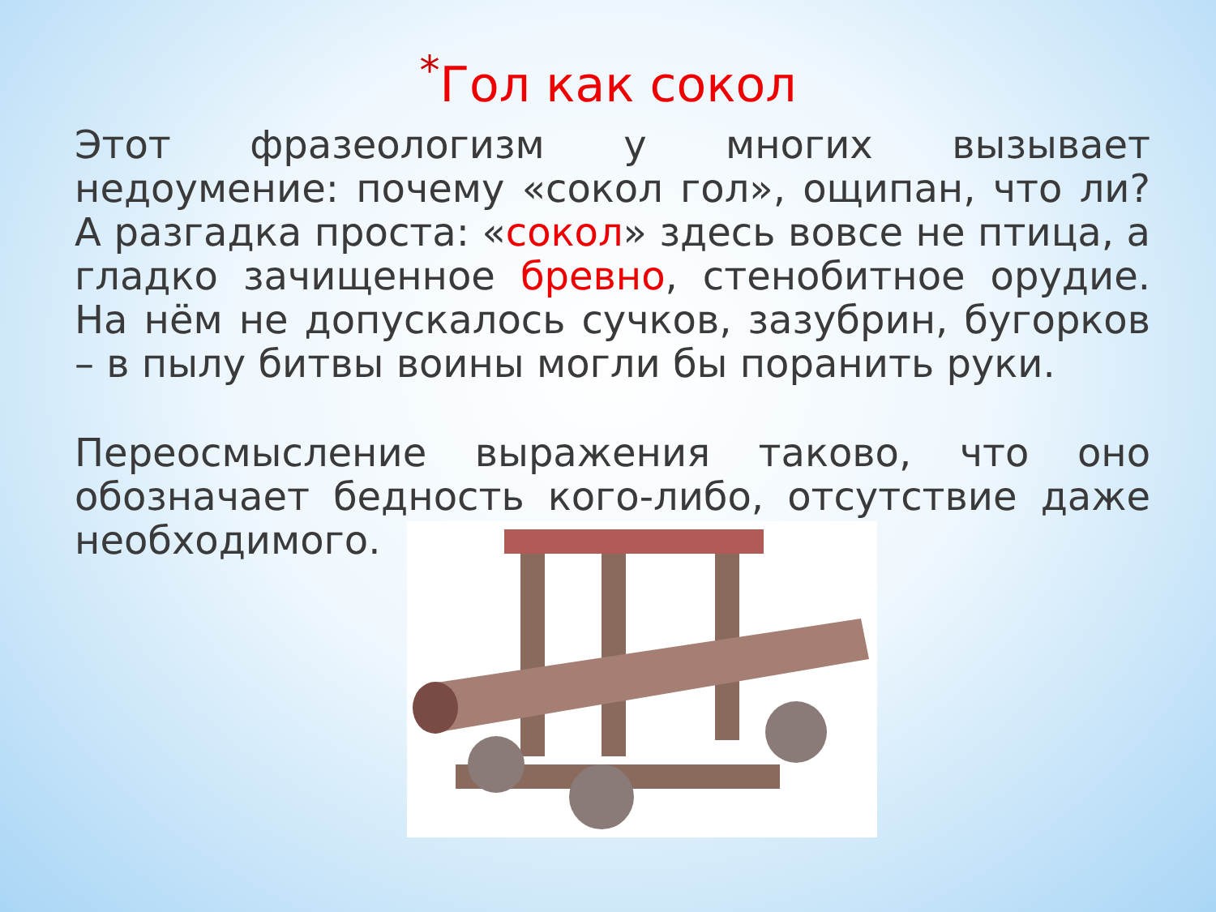<sup>*</sup> Гол как сокол
Этот фразеологизм у многих вызывает недоумение: почему «сокол гол», ощипан, что ли? А разгадка проста: «сокол» здесь вовсе не птица, а гладко зачищенное бревно, стенобитное орудие. На нём не допускалось сучков, зазубрин, бугорков – в пылу битвы воины могли бы поранить руки.
Переосмысление выражения таково, что оно обозначает бедность кого-либо, отсутствие даже необходимого.